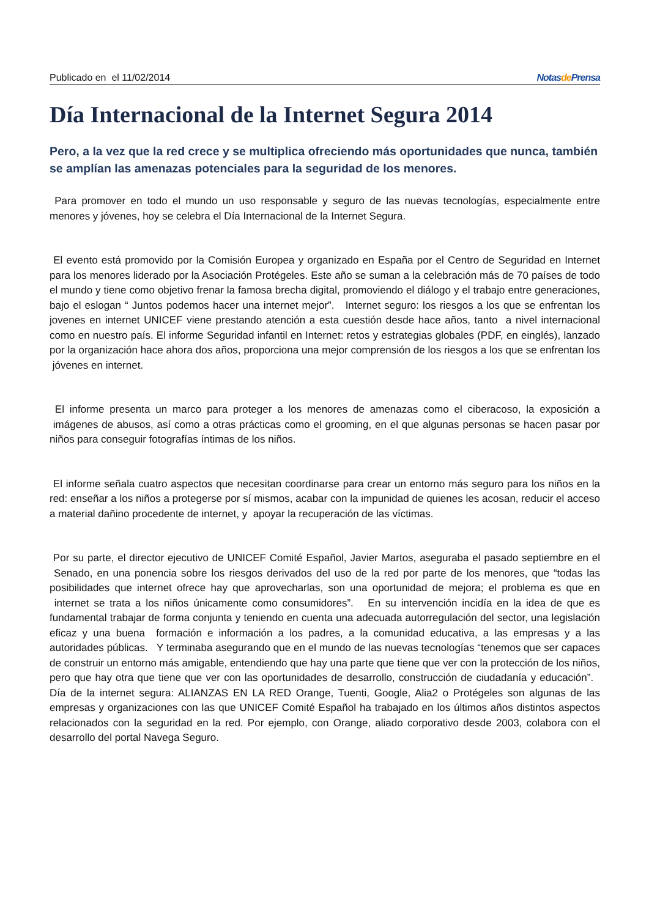Publicado en el 11/02/2014 Notasde Prensa
Día Internacional de la Internet Segura 2014
Pero, a la vez que la red crece y se multiplica ofreciendo más oportunidades que nunca, también se amplían las amenazas potenciales para la seguridad de los menores.
Para promover en todo el mundo un uso responsable y seguro de las nuevas tecnologías, especialmente entre menores y jóvenes, hoy se celebra el Día Internacional de la Internet Segura.
El evento está promovido por la Comisión Europea y organizado en España por el Centro de Seguridad en Internet para los menores liderado por la Asociación Protégeles. Este año se suman a la celebración más de 70 países de todo el mundo y tiene como objetivo frenar la famosa brecha digital, promoviendo el diálogo y el trabajo entre generaciones, bajo el eslogan “ Juntos podemos hacer una internet mejor”. Internet seguro: los riesgos a los que se enfrentan los jovenes en internet UNICEF viene prestando atención a esta cuestión desde hace años, tanto a nivel internacional como en nuestro país. El informe Seguridad infantil en Internet: retos y estrategias globales (PDF, en einglés), lanzado por la organización hace ahora dos años, proporciona una mejor comprensión de los riesgos a los que se enfrentan los jóvenes en internet.
El informe presenta un marco para proteger a los menores de amenazas como el ciberacoso, la exposición a imágenes de abusos, así como a otras prácticas como el grooming, en el que algunas personas se hacen pasar por niños para conseguir fotografías íntimas de los niños.
El informe señala cuatro aspectos que necesitan coordinarse para crear un entorno más seguro para los niños en la red: enseñar a los niños a protegerse por sí mismos, acabar con la impunidad de quienes les acosan, reducir el acceso a material dañino procedente de internet, y apoyar la recuperación de las víctimas.
Por su parte, el director ejecutivo de UNICEF Comité Español, Javier Martos, aseguraba el pasado septiembre en el Senado, en una ponencia sobre los riesgos derivados del uso de la red por parte de los menores, que “todas las posibilidades que internet ofrece hay que aprovecharlas, son una oportunidad de mejora; el problema es que en internet se trata a los niños únicamente como consumidores”. En su intervención incidía en la idea de que es fundamental trabajar de forma conjunta y teniendo en cuenta una adecuada autorregulación del sector, una legislación eficaz y una buena formación e información a los padres, a la comunidad educativa, a las empresas y a las autoridades públicas. Y terminaba asegurando que en el mundo de las nuevas tecnologías “tenemos que ser capaces de construir un entorno más amigable, entendiendo que hay una parte que tiene que ver con la protección de los niños, pero que hay otra que tiene que ver con las oportunidades de desarrollo, construcción de ciudadanía y educación”. Día de la internet segura: ALIANZAS EN LA RED Orange, Tuenti, Google, Alia2 o Protégeles son algunas de las empresas y organizaciones con las que UNICEF Comité Español ha trabajado en los últimos años distintos aspectos relacionados con la seguridad en la red. Por ejemplo, con Orange, aliado corporativo desde 2003, colabora con el desarrollo del portal Navega Seguro.